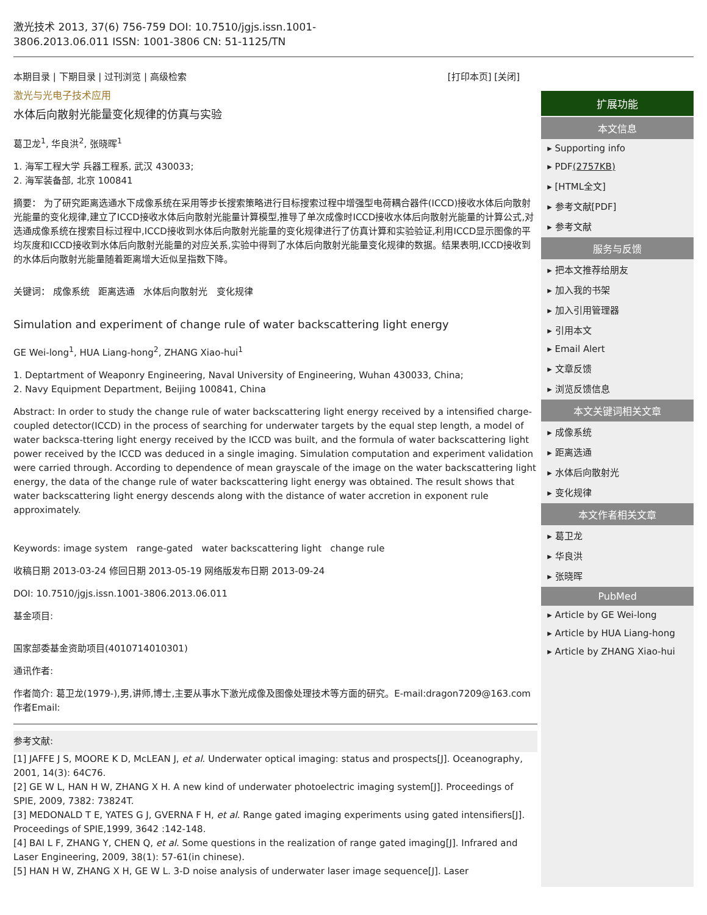激光技术 2013, 37(6) 756-759 DOI: 10.7510/jgjs.issn.1001-3806.2013.06.011 ISSN: 1001-3806 CN: 51-1125/TN
本期目录 | 下期目录 | 过刊浏览 | 高级检索 [打印本页] [关闭]
激光与光电子技术应用
水体后向散射光能量变化规律的仿真与实验
葛卫龙<sup>1</sup>, 华良洪<sup>2</sup>, 张晓晖<sup>1</sup>
1. 海军工程大学 兵器工程系, 武汉 430033;
2. 海军装备部, 北京 100841
摘要： 为了研究距离选通水下成像系统在采用等步长搜索策略进行目标搜索过程中增强型电荷耦合器件(ICCD)接收水体后向散射光能量的变化规律,建立了ICCD接收水体后向散射光能量计算模型,推导了单次成像时ICCD接收水体后向散射光能量的计算公式,对选通成像系统在搜索目标过程中,ICCD接收到水体后向散射光能量的变化规律进行了仿真计算和实验验证,利用ICCD显示图像的平均灰度和ICCD接收到水体后向散射光能量的对应关系,实验中得到了水体后向散射光能量变化规律的数据。结果表明,ICCD接收到的水体后向散射光能量随着距离增大近似呈指数下降。
关键词： 成像系统 距离选通 水体后向散射光 变化规律
Simulation and experiment of change rule of water backscattering light energy
GE Wei-long<sup>1</sup>, HUA Liang-hong<sup>2</sup>, ZHANG Xiao-hui<sup>1</sup>
1. Deptartment of Weaponry Engineering, Naval University of Engineering, Wuhan 430033, China;
2. Navy Equipment Department, Beijing 100841, China
Abstract: In order to study the change rule of water backscattering light energy received by a intensified charge-coupled detector(ICCD) in the process of searching for underwater targets by the equal step length, a model of water backsca-ttering light energy received by the ICCD was built, and the formula of water backscattering light power received by the ICCD was deduced in a single imaging. Simulation computation and experiment validation were carried through. According to dependence of mean grayscale of the image on the water backscattering light energy, the data of the change rule of water backscattering light energy was obtained. The result shows that water backscattering light energy descends along with the distance of water accretion in exponent rule approximately.
Keywords: image system range-gated water backscattering light change rule
收稿日期 2013-03-24 修回日期 2013-05-19 网络版发布日期 2013-09-24
DOI: 10.7510/jgjs.issn.1001-3806.2013.06.011
基金项目:
国家部委基金资助项目(4010714010301)
通讯作者:
作者简介: 葛卫龙(1979-),男,讲师,博士,主要从事水下激光成像及图像处理技术等方面的研究。E-mail:dragon7209@163.com
作者Email:
参考文献:
[1] JAFFE J S, MOORE K D, McLEAN J, et al. Underwater optical imaging: status and prospects[J]. Oceanography, 2001, 14(3): 64C76.
[2] GE W L, HAN H W, ZHANG X H. A new kind of underwater photoelectric imaging system[J]. Proceedings of SPIE, 2009, 7382: 73824T.
[3] MEDONALD T E, YATES G J, GVERNA F H, et al. Range gated imaging experiments using gated intensifiers[J]. Proceedings of SPIE,1999, 3642 :142-148.
[4] BAI L F, ZHANG Y, CHEN Q, et al. Some questions in the realization of range gated imaging[J]. Infrared and Laser Engineering, 2009, 38(1): 57-61(in chinese).
[5] HAN H W, ZHANG X H, GE W L. 3-D noise analysis of underwater laser image sequence[J]. Laser
扩展功能
本文信息
▸ Supporting info
▸ PDF(2757KB)
▸ [HTML全文]
▸ 参考文献[PDF]
▸ 参考文献
服务与反馈
▸ 把本文推荐给朋友
▸ 加入我的书架
▸ 加入引用管理器
▸ 引用本文
▸ Email Alert
▸ 文章反馈
▸ 浏览反馈信息
本文关键词相关文章
▸ 成像系统
▸ 距离选通
▸ 水体后向散射光
▸ 变化规律
本文作者相关文章
▸ 葛卫龙
▸ 华良洪
▸ 张晓晖
PubMed
▸ Article by GE Wei-long
▸ Article by HUA Liang-hong
▸ Article by ZHANG Xiao-hui